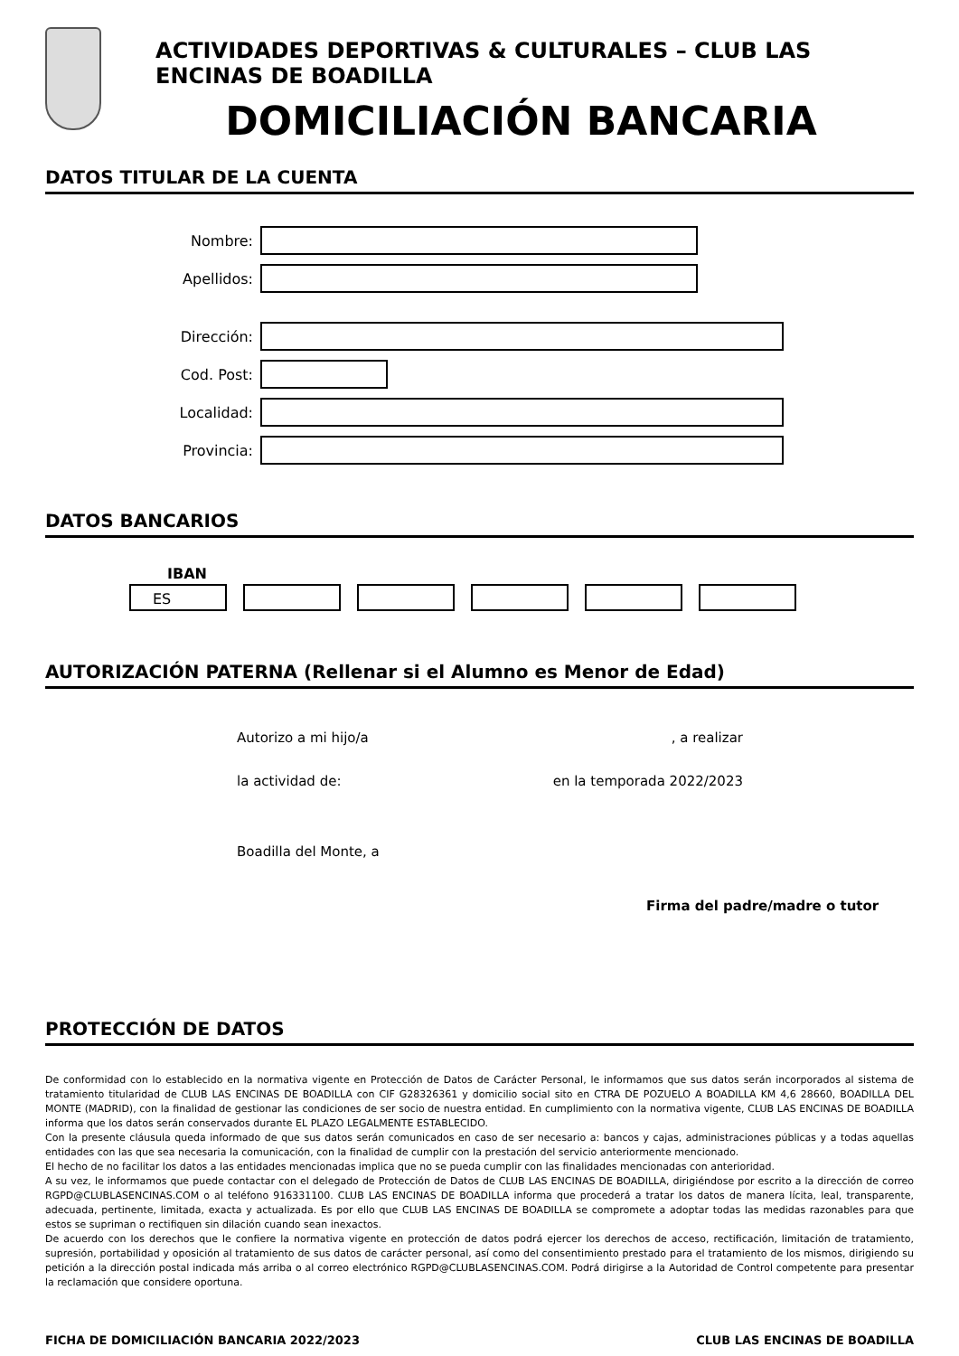ACTIVIDADES DEPORTIVAS & CULTURALES – CLUB LAS ENCINAS DE BOADILLA
DOMICILIACIÓN BANCARIA
DATOS TITULAR DE LA CUENTA
Nombre:
Apellidos:
Dirección:
Cod. Post:
Localidad:
Provincia:
DATOS BANCARIOS
IBAN
ES
AUTORIZACIÓN PATERNA (Rellenar si el Alumno es Menor de Edad)
Autorizo a mi hijo/a, a realizar
la actividad de: en la temporada 2022/2023
Boadilla del Monte, a
Firma del padre/madre o tutor
PROTECCIÓN DE DATOS
De conformidad con lo establecido en la normativa vigente en Protección de Datos de Carácter Personal, le informamos que sus datos serán incorporados al sistema de tratamiento titularidad de CLUB LAS ENCINAS DE BOADILLA con CIF G28326361 y domicilio social sito en CTRA DE POZUELO A BOADILLA KM 4,6 28660, BOADILLA DEL MONTE (MADRID), con la finalidad de gestionar las condiciones de ser socio de nuestra entidad. En cumplimiento con la normativa vigente, CLUB LAS ENCINAS DE BOADILLA informa que los datos serán conservados durante EL PLAZO LEGALMENTE ESTABLECIDO.
Con la presente cláusula queda informado de que sus datos serán comunicados en caso de ser necesario a: bancos y cajas, administraciones públicas y a todas aquellas entidades con las que sea necesaria la comunicación, con la finalidad de cumplir con la prestación del servicio anteriormente mencionado.
El hecho de no facilitar los datos a las entidades mencionadas implica que no se pueda cumplir con las finalidades mencionadas con anterioridad.
A su vez, le informamos que puede contactar con el delegado de Protección de Datos de CLUB LAS ENCINAS DE BOADILLA, dirigiéndose por escrito a la dirección de correo RGPD@CLUBLASENCINAS.COM o al teléfono 916331100. CLUB LAS ENCINAS DE BOADILLA informa que procederá a tratar los datos de manera lícita, leal, transparente, adecuada, pertinente, limitada, exacta y actualizada. Es por ello que CLUB LAS ENCINAS DE BOADILLA se compromete a adoptar todas las medidas razonables para que estos se supriman o rectifiquen sin dilación cuando sean inexactos.
De acuerdo con los derechos que le confiere la normativa vigente en protección de datos podrá ejercer los derechos de acceso, rectificación, limitación de tratamiento, supresión, portabilidad y oposición al tratamiento de sus datos de carácter personal, así como del consentimiento prestado para el tratamiento de los mismos, dirigiendo su petición a la dirección postal indicada más arriba o al correo electrónico RGPD@CLUBLASENCINAS.COM. Podrá dirigirse a la Autoridad de Control competente para presentar la reclamación que considere oportuna.
FICHA DE DOMICILIACIÓN BANCARIA 2022/2023 CLUB LAS ENCINAS DE BOADILLA